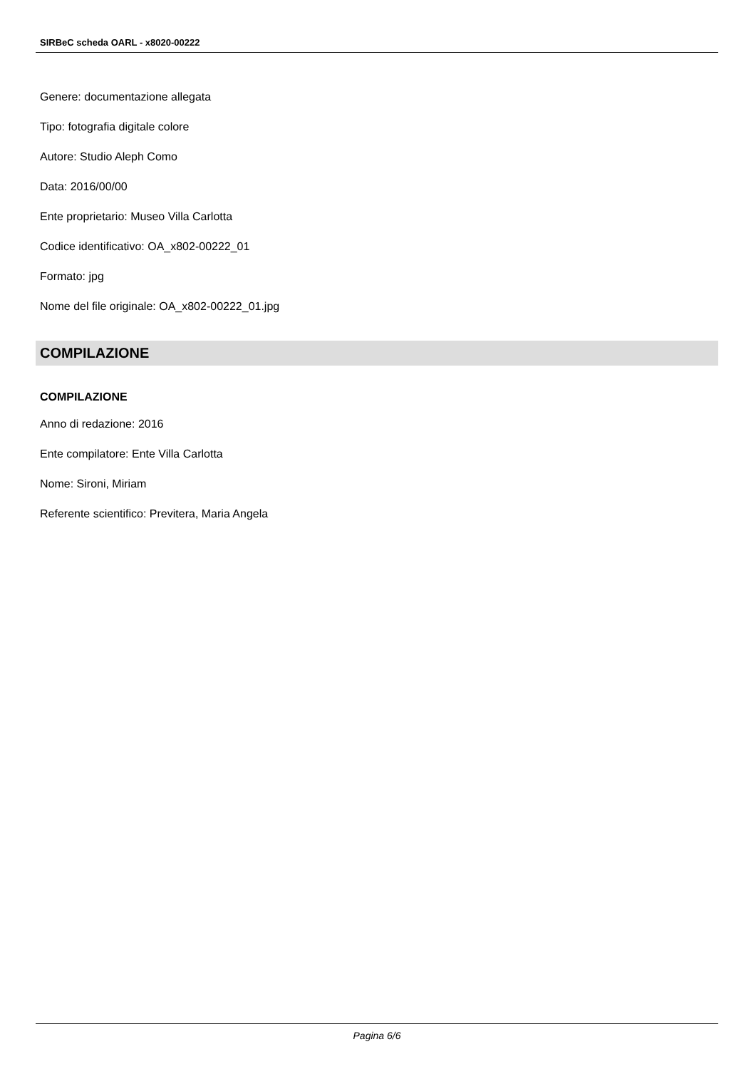SIRBeC scheda OARL - x8020-00222
Genere: documentazione allegata
Tipo: fotografia digitale colore
Autore: Studio Aleph Como
Data: 2016/00/00
Ente proprietario: Museo Villa Carlotta
Codice identificativo: OA_x802-00222_01
Formato: jpg
Nome del file originale: OA_x802-00222_01.jpg
COMPILAZIONE
COMPILAZIONE
Anno di redazione: 2016
Ente compilatore: Ente Villa Carlotta
Nome: Sironi, Miriam
Referente scientifico: Previtera, Maria Angela
Pagina 6/6